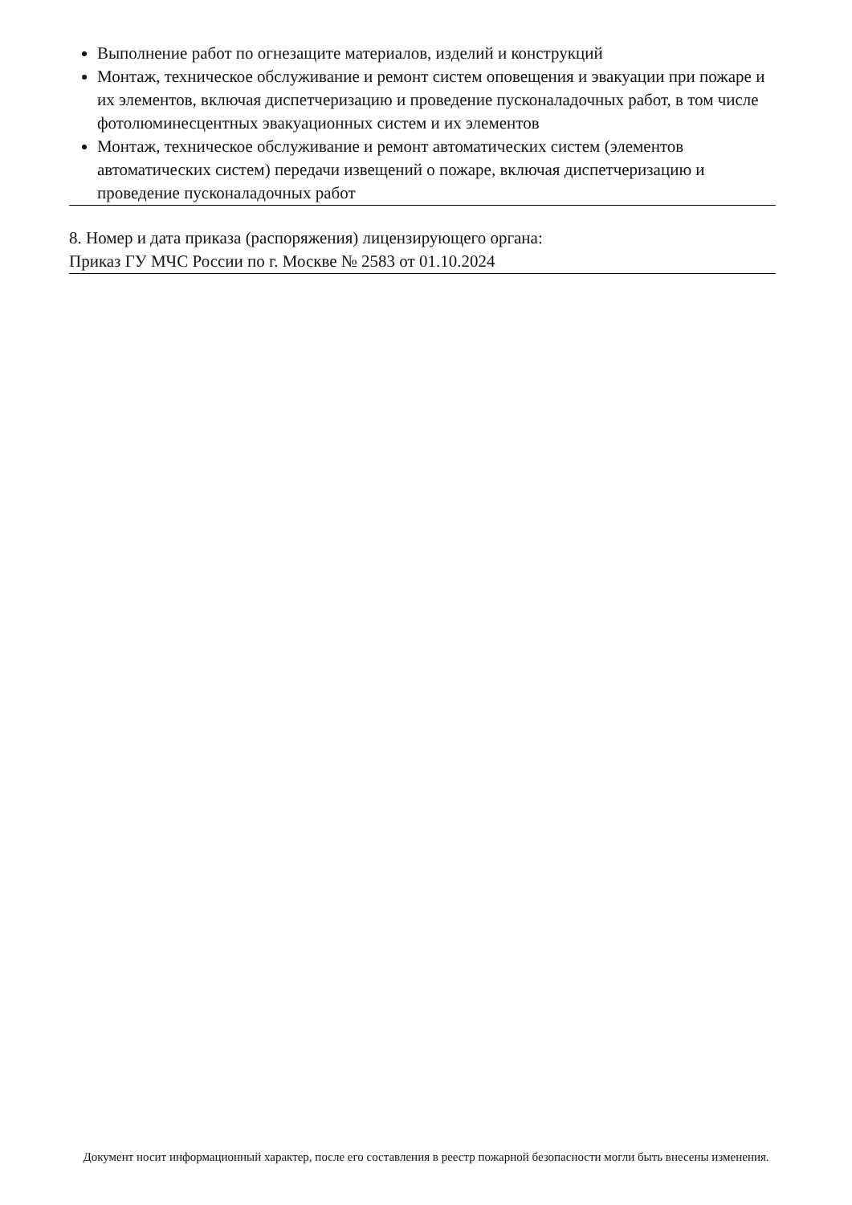Выполнение работ по огнезащите материалов, изделий и конструкций
Монтаж, техническое обслуживание и ремонт систем оповещения и эвакуации при пожаре и их элементов, включая диспетчеризацию и проведение пусконаладочных работ, в том числе фотолюминесцентных эвакуационных систем и их элементов
Монтаж, техническое обслуживание и ремонт автоматических систем (элементов автоматических систем) передачи извещений о пожаре, включая диспетчеризацию и проведение пусконаладочных работ
8. Номер и дата приказа (распоряжения) лицензирующего органа:
Приказ ГУ МЧС России по г. Москве № 2583 от 01.10.2024
Документ носит информационный характер, после его составления в реестр пожарной безопасности могли быть внесены изменения.